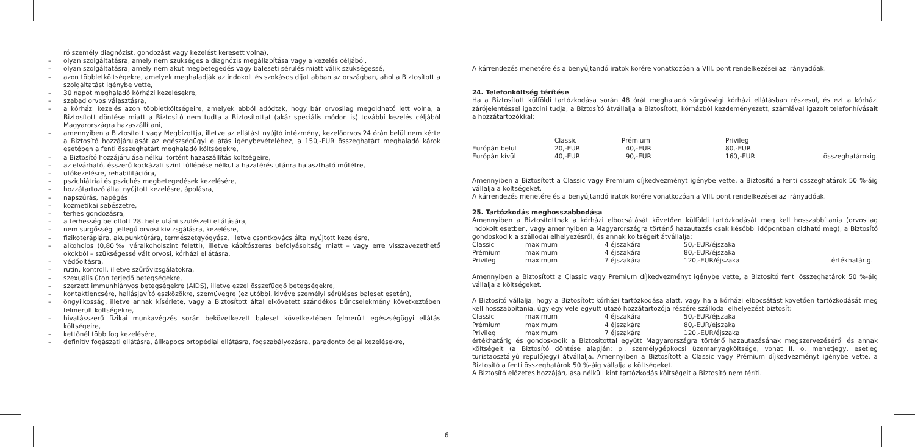ró személy diagnózist, gondozást vagy kezelést keresett volna),
– olyan szolgáltatásra, amely nem szükséges a diagnózis megállapítása vagy a kezelés céljából,
– olyan szolgáltatásra, amely nem akut megbetegedés vagy baleseti sérülés miatt válik szükségessé,
– azon többletköltségekre, amelyek meghaladják az indokolt és szokásos díjat abban az országban, ahol a Biztosított a szolgáltatást igénybe vette,
– 30 napot meghaladó kórházi kezelésekre,
– szabad orvos választásra,
– a kórházi kezelés azon többletköltségeire, amelyek abból adódtak, hogy bár orvosilag megoldható lett volna, a Biztosított döntése miatt a Biztosító nem tudta a Biztosítottat (akár speciális módon is) további kezelés céljából Magyarországra hazaszállítani,
– amennyiben a Biztosított vagy Megbízottja, illetve az ellátást nyújtó intézmény, kezelőorvos 24 órán belül nem kérte a Biztosító hozzájárulását az egészségügyi ellátás igénybevételéhez, a 150,-EUR összeghatárt meghaladó károk esetében a fenti összeghatárt meghaladó költségekre,
– a Biztosító hozzájárulása nélkül történt hazaszállítás költségeire,
– az elvárható, ésszerű kockázati szint túllépése nélkül a hazatérés utánra halasztható műtétre,
– utókezelésre, rehabilitációra,
– pszichiátriai és pszichés megbetegedések kezelésére,
– hozzátartozó által nyújtott kezelésre, ápolásra,
– napszúrás, napégés
– kozmetikai sebészetre,
– terhes gondozásra,
– a terhesség betöltött 28. hete utáni szülészeti ellátására,
– nem sürgősségi jellegű orvosi kivizsgálásra, kezelésre,
– fizikoterápiára, akupunktúrára, természetgyógyász, illetve csontkovács által nyújtott kezelésre,
– alkoholos (0,80‰ véralkoholszint feletti), illetve kábítószeres befolyásoltság miatt – vagy erre visszavezethető okokból – szükségessé vált orvosi, kórházi ellátásra,
– védőoltásra,
– rutin, kontroll, illetve szűrővizsgálatokra,
– szexuális úton terjedő betegségekre,
– szerzett immunhiányos betegségekre (AIDS), illetve ezzel összefüggő betegségekre,
– kontaktlencsére, hallásjavító eszközökre, szemüvegre (ez utóbbi, kivéve személyi sérüléses baleset esetén),
– öngyilkosság, illetve annak kísérlete, vagy a Biztosított által elkövetett szándékos bűncselekmény következtében felmerült költségekre,
– hivatásszerű fizikai munkavégzés során bekövetkezett baleset következtében felmerült egészségügyi ellátás költségeire,
– kettőnél több fog kezelésére,
– definitív fogászati ellátásra, állkapocs ortopédiai ellátásra, fogszabályozásra, paradontológiai kezelésekre,
6
A kárrendezés menetére és a benyújtandó iratok körére vonatkozóan a VIII. pont rendelkezései az irányadóak.
24. Telefonköltség térítése
Ha a Biztosított külföldi tartózkodása során 48 órát meghaladó sürgősségi kórházi ellátásban részesül, és ezt a kórházi zárójelentéssel igazolni tudja, a Biztosító átvállalja a Biztosított, kórházból kezdeményezett, számlával igazolt telefonhívásait a hozzátartozókkal:
| | Classic | Prémium | Privileg | |
| Európán belül | 20,-EUR | 40,-EUR | 80,-EUR | |
| Európán kívül | 40,-EUR | 90,-EUR | 160,-EUR | összeghatárokig. |
Amennyiben a Biztosított a Classic vagy Premium díjkedvezményt igénybe vette, a Biztosító a fenti összeghatárok 50 %-áig vállalja a költségeket.
A kárrendezés menetére és a benyújtandó iratok körére vonatkozóan a VIII. pont rendelkezései az irányadóak.
25. Tartózkodás meghosszabbodása
Amennyiben a Biztosítottnak a kórházi elbocsátását követően külföldi tartózkodását meg kell hosszabbítania (orvosilag indokolt esetben, vagy amennyiben a Magyarországra történő hazautazás csak későbbi időpontban oldható meg), a Biztosító gondoskodik a szállodai elhelyezésről, és annak költségeit átvállalja:
| Classic | maximum | 4 éjszakára | 50,-EUR/éjszaka | |
| Prémium | maximum | 4 éjszakára | 80,-EUR/éjszaka | |
| Privileg | maximum | 7 éjszakára | 120,-EUR/éjszaka | értékhatárig. |
Amennyiben a Biztosított a Classic vagy Premium díjkedvezményt igénybe vette, a Biztosító fenti összeghatárok 50 %-áig vállalja a költségeket.
A Biztosító vállalja, hogy a Biztosított kórházi tartózkodása alatt, vagy ha a kórházi elbocsátást követően tartózkodását meg kell hosszabbítania, úgy egy vele együtt utazó hozzátartozója részére szállodai elhelyezést biztosít:
| Classic | maximum | 4 éjszakára | 50,-EUR/éjszaka |
| Prémium | maximum | 4 éjszakára | 80,-EUR/éjszaka |
| Privileg | maximum | 7 éjszakára | 120,-EUR/éjszaka |
értékhatárig és gondoskodik a Biztosítottal együtt Magyarországra történő hazautazásának megszervezéséről és annak költségeit (a Biztosító döntése alapján: pl. személygépkocsi üzemanyagköltsége, vonat II. o. menetjegy, esetleg turistaosztályú repülőjegy) átvállalja. Amennyiben a Biztosított a Classic vagy Prémium díjkedvezményt igénybe vette, a Biztosító a fenti összeghatárok 50 %-áig vállalja a költségeket.
A Biztosító előzetes hozzájárulása nélküli kint tartózkodás költségeit a Biztosító nem téríti.